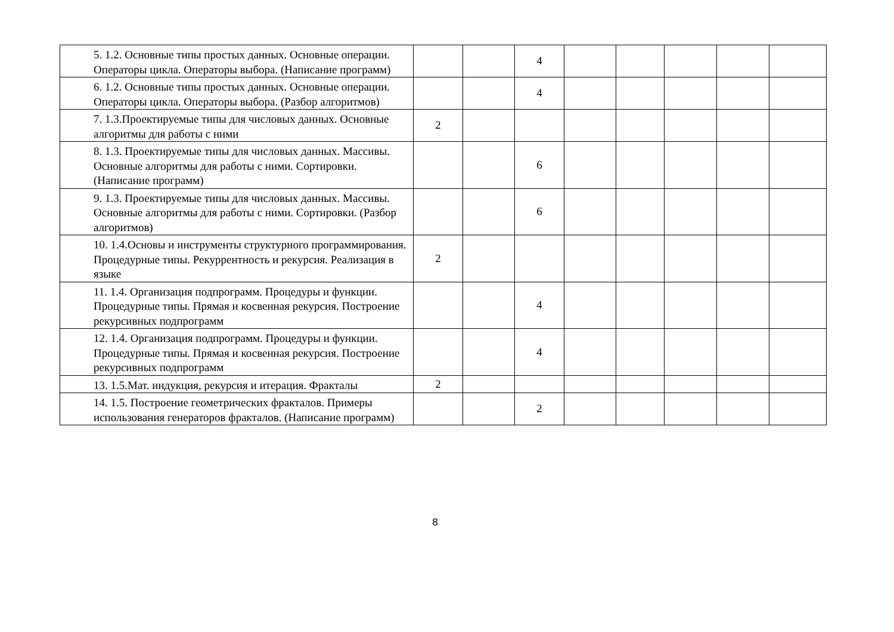| 5. 1.2. Основные типы простых данных. Основные операции. Операторы цикла. Операторы выбора. (Написание программ) | | | 4 | | | | | |
| 6. 1.2. Основные типы простых данных. Основные операции. Операторы цикла. Операторы выбора. (Разбор алгоритмов) | | | 4 | | | | | |
| 7. 1.3.Проектируемые типы для числовых данных. Основные алгоритмы для работы с ними | 2 | | | | | | | |
| 8. 1.3. Проектируемые типы для числовых данных. Массивы. Основные алгоритмы для работы с ними. Сортировки. (Написание программ) | | | 6 | | | | | |
| 9. 1.3. Проектируемые типы для числовых данных. Массивы. Основные алгоритмы для работы с ними. Сортировки. (Разбор алгоритмов) | | | 6 | | | | | |
| 10. 1.4.Основы и инструменты структурного программирования. Процедурные типы. Рекуррентность и рекурсия. Реализация в языке | 2 | | | | | | | |
| 11. 1.4. Организация подпрограмм. Процедуры и функции. Процедурные типы. Прямая и косвенная рекурсия. Построение рекурсивных подпрограмм | | | 4 | | | | | |
| 12. 1.4. Организация подпрограмм. Процедуры и функции. Процедурные типы. Прямая и косвенная рекурсия. Построение рекурсивных подпрограмм | | | 4 | | | | | |
| 13. 1.5.Мат. индукция, рекурсия и итерация. Фракталы | 2 | | | | | | | |
| 14. 1.5. Построение геометрических фракталов. Примеры использования генераторов фракталов. (Написание программ) | | | 2 | | | | | |
8